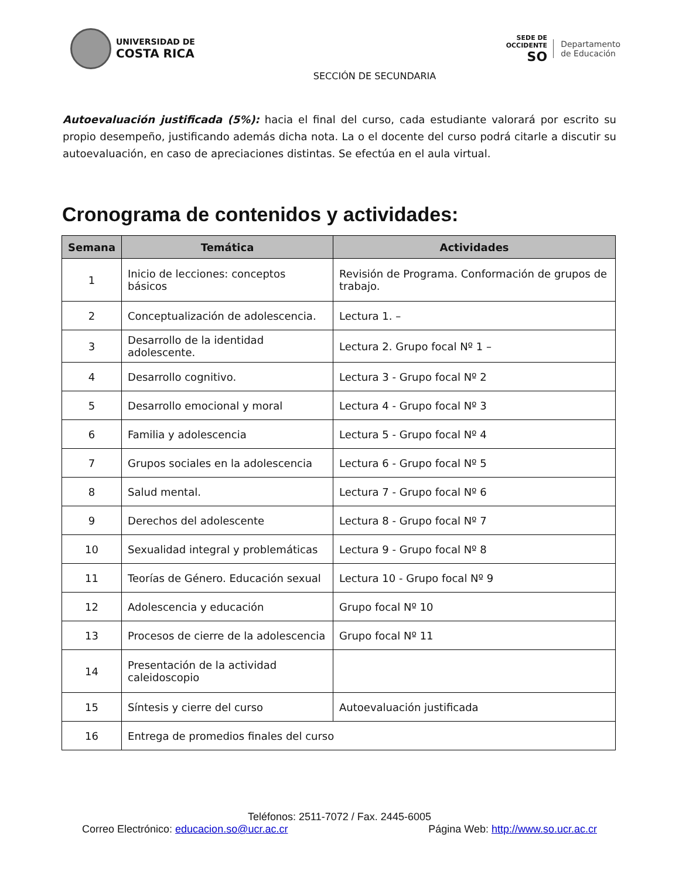UNIVERSIDAD DE
COSTA RICA
SEDE DE
OCCIDENTE
SO
Departamento
de Educación
SECCIÓN DE SECUNDARIA
Autoevaluación justificada (5%): hacia el final del curso, cada estudiante valorará por escrito su propio desempeño, justificando además dicha nota. La o el docente del curso podrá citarle a discutir su autoevaluación, en caso de apreciaciones distintas. Se efectúa en el aula virtual.
Cronograma de contenidos y actividades:
| Semana | Temática | Actividades |
| --- | --- | --- |
| 1 | Inicio de lecciones: conceptos básicos | Revisión de Programa. Conformación de grupos de trabajo. |
| 2 | Conceptualización de adolescencia. | Lectura 1. – |
| 3 | Desarrollo de la identidad adolescente. | Lectura 2. Grupo focal Nº 1 – |
| 4 | Desarrollo cognitivo. | Lectura 3 - Grupo focal Nº 2 |
| 5 | Desarrollo emocional y moral | Lectura 4 - Grupo focal Nº 3 |
| 6 | Familia y adolescencia | Lectura 5 - Grupo focal Nº 4 |
| 7 | Grupos sociales en la adolescencia | Lectura 6 - Grupo focal Nº 5 |
| 8 | Salud mental. | Lectura 7 - Grupo focal Nº 6 |
| 9 | Derechos del adolescente | Lectura 8 - Grupo focal Nº 7 |
| 10 | Sexualidad integral y problemáticas | Lectura 9 - Grupo focal Nº 8 |
| 11 | Teorías de Género. Educación sexual | Lectura 10 - Grupo focal Nº 9 |
| 12 | Adolescencia y educación | Grupo focal Nº 10 |
| 13 | Procesos de cierre de la adolescencia | Grupo focal Nº 11 |
| 14 | Presentación de la actividad caleidoscopio | |
| 15 | Síntesis y cierre del curso | Autoevaluación justificada |
| 16 | Entrega de promedios finales del curso | |
Teléfonos: 2511-7072 / Fax. 2445-6005
Correo Electrónico: educacion.so@ucr.ac.cr Página Web: http://www.so.ucr.ac.cr